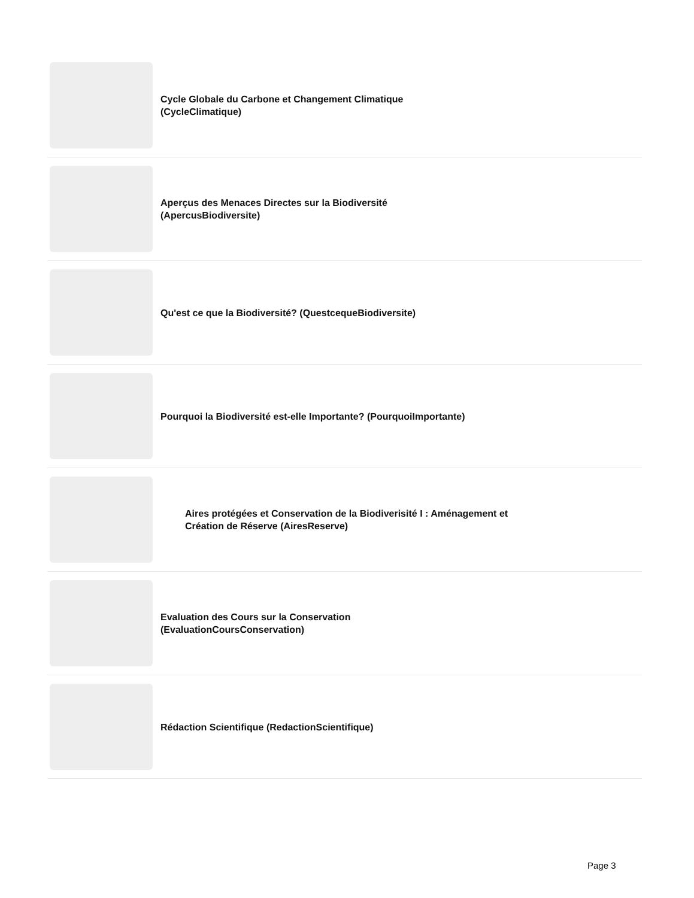Cycle Globale du Carbone et Changement Climatique (CycleClimatique)
Aperçus des Menaces Directes sur la Biodiversité (ApercusBiodiversite)
Qu'est ce que la Biodiversité? (QuestcequeBiodiversite)
Pourquoi la Biodiversité est-elle Importante? (PourquoiImportante)
Aires protégées et Conservation de la Biodiverisité I : Aménagement et Création de Réserve (AiresReserve)
Evaluation des Cours sur la Conservation (EvaluationCoursConservation)
Rédaction Scientifique (RedactionScientifique)
Page 3